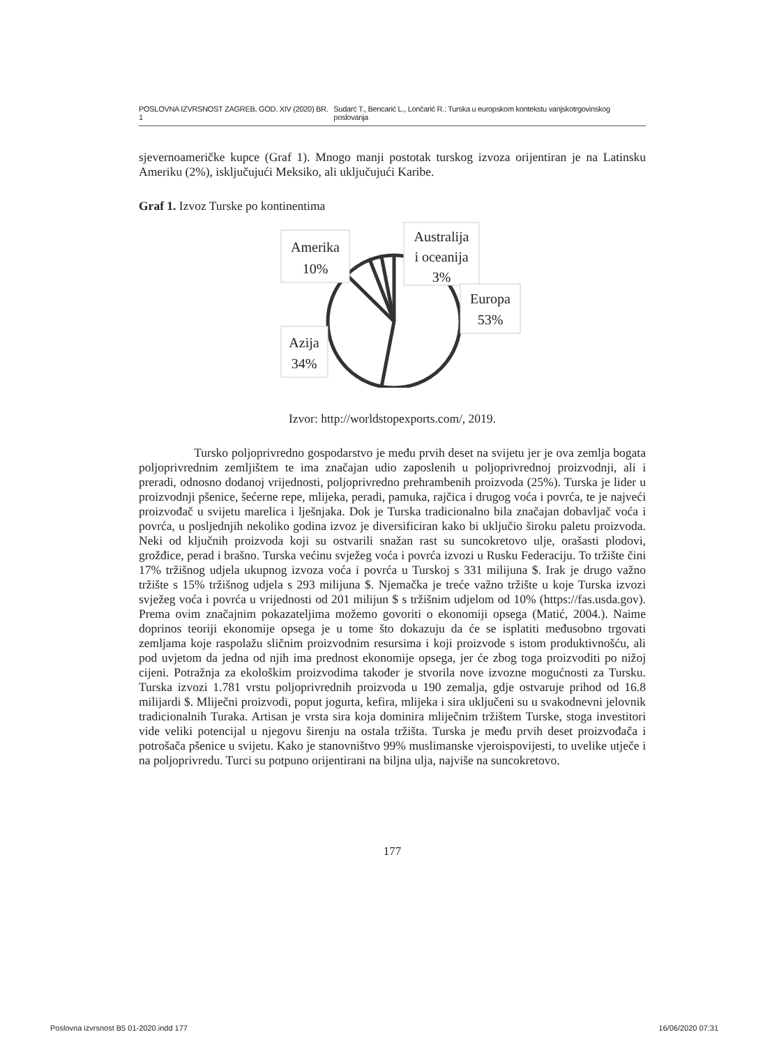POSLOVNA IZVRSNOST ZAGREB, GOD. XIV (2020) BR. 1 Sudarć T., Bencarić L., Lončarić R.: Turska u europskom kontekstu vanjskotrgovinskog poslovanja
sjevernoameričke kupce (Graf 1). Mnogo manji postotak turskog izvoza orijentiran je na Latinsku Ameriku (2%), isključujući Meksiko, ali uključujući Karibe.
Graf 1. Izvoz Turske po kontinentima
Amerika
10%
Australija
i oceanija
3%
Europa
53%
Azija
34%
Izvor: http://worldstopexports.com/, 2019.
Tursko poljoprivredno gospodarstvo je među prvih deset na svijetu jer je ova zemlja bogata poljoprivrednim zemljištem te ima značajan udio zaposlenih u poljoprivrednoj proizvodnji, ali i preradi, odnosno dodanoj vrijednosti, poljoprivredno prehrambenih proizvoda (25%). Turska je lider u proizvodnji pšenice, šećerne repe, mlijeka, peradi, pamuka, rajčica i drugog voća i povrća, te je najveći proizvođač u svijetu marelica i lješnjaka. Dok je Turska tradicionalno bila značajan dobavljač voća i povrća, u posljednjih nekoliko godina izvoz je diversificiran kako bi uključio široku paletu proizvoda. Neki od ključnih proizvoda koji su ostvarili snažan rast su suncokretovo ulje, orašasti plodovi, grožđice, perad i brašno. Turska većinu svježeg voća i povrća izvozi u Rusku Federaciju. To tržište čini 17% tržišnog udjela ukupnog izvoza voća i povrća u Turskoj s 331 milijuna $. Irak je drugo važno tržište s 15% tržišnog udjela s 293 milijuna $. Njemačka je treće važno tržište u koje Turska izvozi svježeg voća i povrća u vrijednosti od 201 milijun $ s tržišnim udjelom od 10% (https://fas.usda.gov). Prema ovim značajnim pokazateljima možemo govoriti o ekonomiji opsega (Matić, 2004.). Naime doprinos teoriji ekonomije opsega je u tome što dokazuju da će se isplatiti međusobno trgovati zemljama koje raspolažu sličnim proizvodnim resursima i koji proizvode s istom produktivnošću, ali pod uvjetom da jedna od njih ima prednost ekonomije opsega, jer će zbog toga proizvoditi po nižoj cijeni. Potražnja za ekološkim proizvodima također je stvorila nove izvozne mogućnosti za Tursku. Turska izvozi 1.781 vrstu poljoprivrednih proizvoda u 190 zemalja, gdje ostvaruje prihod od 16.8 milijardi $. Mliječni proizvodi, poput jogurta, kefira, mlijeka i sira uključeni su u svakodnevni jelovnik tradicionalnih Turaka. Artisan je vrsta sira koja dominira mliječnim tržištem Turske, stoga investitori vide veliki potencijal u njegovu širenju na ostala tržišta. Turska je među prvih deset proizvođača i potrošača pšenice u svijetu. Kako je stanovništvo 99% muslimanske vjeroispovijesti, to uvelike utječe i na poljoprivredu. Turci su potpuno orijentirani na biljna ulja, najviše na suncokretovo.
177
Poslovna izvrsnost B5 01-2020.indd 177 16/06/2020 07:31